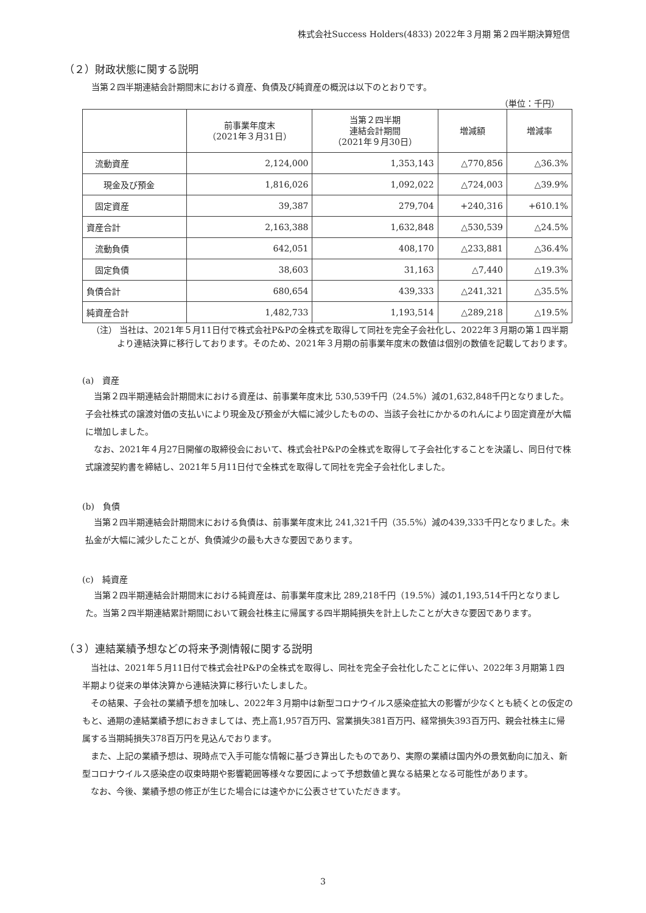株式会社Success Holders(4833) 2022年３月期 第２四半期決算短信
（２）財政状態に関する説明
当第２四半期連結会計期間末における資産、負債及び純資産の概況は以下のとおりです。
（単位：千円）
| | 前事業年度末 （2021年３月31日） | 当第２四半期 連結会計期間 （2021年９月30日） | 増減額 | 増減率 |
| --- | --- | --- | --- | --- |
| 流動資産 | 2,124,000 | 1,353,143 | △770,856 | △36.3% |
| 現金及び預金 | 1,816,026 | 1,092,022 | △724,003 | △39.9% |
| 固定資産 | 39,387 | 279,704 | +240,316 | +610.1% |
| 資産合計 | 2,163,388 | 1,632,848 | △530,539 | △24.5% |
| 流動負債 | 642,051 | 408,170 | △233,881 | △36.4% |
| 固定負債 | 38,603 | 31,163 | △7,440 | △19.3% |
| 負債合計 | 680,654 | 439,333 | △241,321 | △35.5% |
| 純資産合計 | 1,482,733 | 1,193,514 | △289,218 | △19.5% |
（注） 当社は、2021年５月11日付で株式会社P&Pの全株式を取得して同社を完全子会社化し、2022年３月期の第１四半期より連結決算に移行しております。そのため、2021年３月期の前事業年度末の数値は個別の数値を記載しております。
(a)　資産
当第２四半期連結会計期間末における資産は、前事業年度末比 530,539千円（24.5%）減の1,632,848千円となりました。子会社株式の譲渡対価の支払いにより現金及び預金が大幅に減少したものの、当該子会社にかかるのれんにより固定資産が大幅に増加しました。
なお、2021年４月27日開催の取締役会において、株式会社P&Pの全株式を取得して子会社化することを決議し、同日付で株式譲渡契約書を締結し、2021年５月11日付で全株式を取得して同社を完全子会社化しました。
(b)　負債
当第２四半期連結会計期間末における負債は、前事業年度末比 241,321千円（35.5%）減の439,333千円となりました。未払金が大幅に減少したことが、負債減少の最も大きな要因であります。
(c)　純資産
当第２四半期連結会計期間末における純資産は、前事業年度末比 289,218千円（19.5%）減の1,193,514千円となりました。当第２四半期連結累計期間において親会社株主に帰属する四半期純損失を計上したことが大きな要因であります。
（３）連結業績予想などの将来予測情報に関する説明
当社は、2021年５月11日付で株式会社P&Pの全株式を取得し、同社を完全子会社化したことに伴い、2022年３月期第１四半期より従来の単体決算から連結決算に移行いたしました。
その結果、子会社の業績予想を加味し、2022年３月期中は新型コロナウイルス感染症拡大の影響が少なくとも続くとの仮定のもと、通期の連結業績予想におきましては、売上高1,957百万円、営業損失381百万円、経常損失393百万円、親会社株主に帰属する当期純損失378百万円を見込んでおります。
また、上記の業績予想は、現時点で入手可能な情報に基づき算出したものであり、実際の業績は国内外の景気動向に加え、新型コロナウイルス感染症の収束時期や影響範囲等様々な要因によって予想数値と異なる結果となる可能性があります。
なお、今後、業績予想の修正が生じた場合には速やかに公表させていただきます。
3